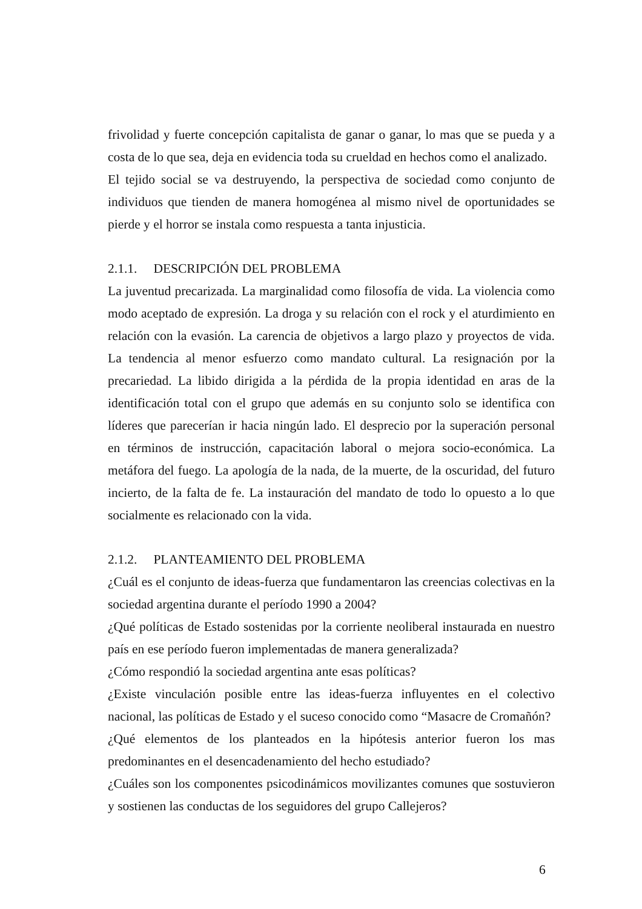frivolidad y fuerte concepción capitalista de ganar o ganar, lo mas que se pueda y a costa de lo que sea, deja en evidencia toda su crueldad en hechos como el analizado.
El tejido social se va destruyendo, la perspectiva de sociedad como conjunto de individuos que tienden de manera homogénea al mismo nivel de oportunidades se pierde y el horror se instala como respuesta a tanta injusticia.
2.1.1. DESCRIPCIÓN DEL PROBLEMA
La juventud precarizada. La marginalidad como filosofía de vida. La violencia como modo aceptado de expresión. La droga y su relación con el rock y el aturdimiento en relación con la evasión. La carencia de objetivos a largo plazo y proyectos de vida. La tendencia al menor esfuerzo como mandato cultural. La resignación por la precariedad. La libido dirigida a la pérdida de la propia identidad en aras de la identificación total con el grupo que además en su conjunto solo se identifica con líderes que parecerían ir hacia ningún lado. El desprecio por la superación personal en términos de instrucción, capacitación laboral o mejora socio-económica. La metáfora del fuego. La apología de la nada, de la muerte, de la oscuridad, del futuro incierto, de la falta de fe. La instauración del mandato de todo lo opuesto a lo que socialmente es relacionado con la vida.
2.1.2. PLANTEAMIENTO DEL PROBLEMA
¿Cuál es el conjunto de ideas-fuerza que fundamentaron las creencias colectivas en la sociedad argentina durante el período 1990 a 2004?
¿Qué políticas de Estado sostenidas por la corriente neoliberal instaurada en nuestro país en ese período fueron implementadas de manera generalizada?
¿Cómo respondió la sociedad argentina ante esas políticas?
¿Existe vinculación posible entre las ideas-fuerza influyentes en el colectivo nacional, las políticas de Estado y el suceso conocido como “Masacre de Cromañón?
¿Qué elementos de los planteados en la hipótesis anterior fueron los mas predominantes en el desencadenamiento del hecho estudiado?
¿Cuáles son los componentes psicodinámicos movilizantes comunes que sostuvieron y sostienen las conductas de los seguidores del grupo Callejeros?
6